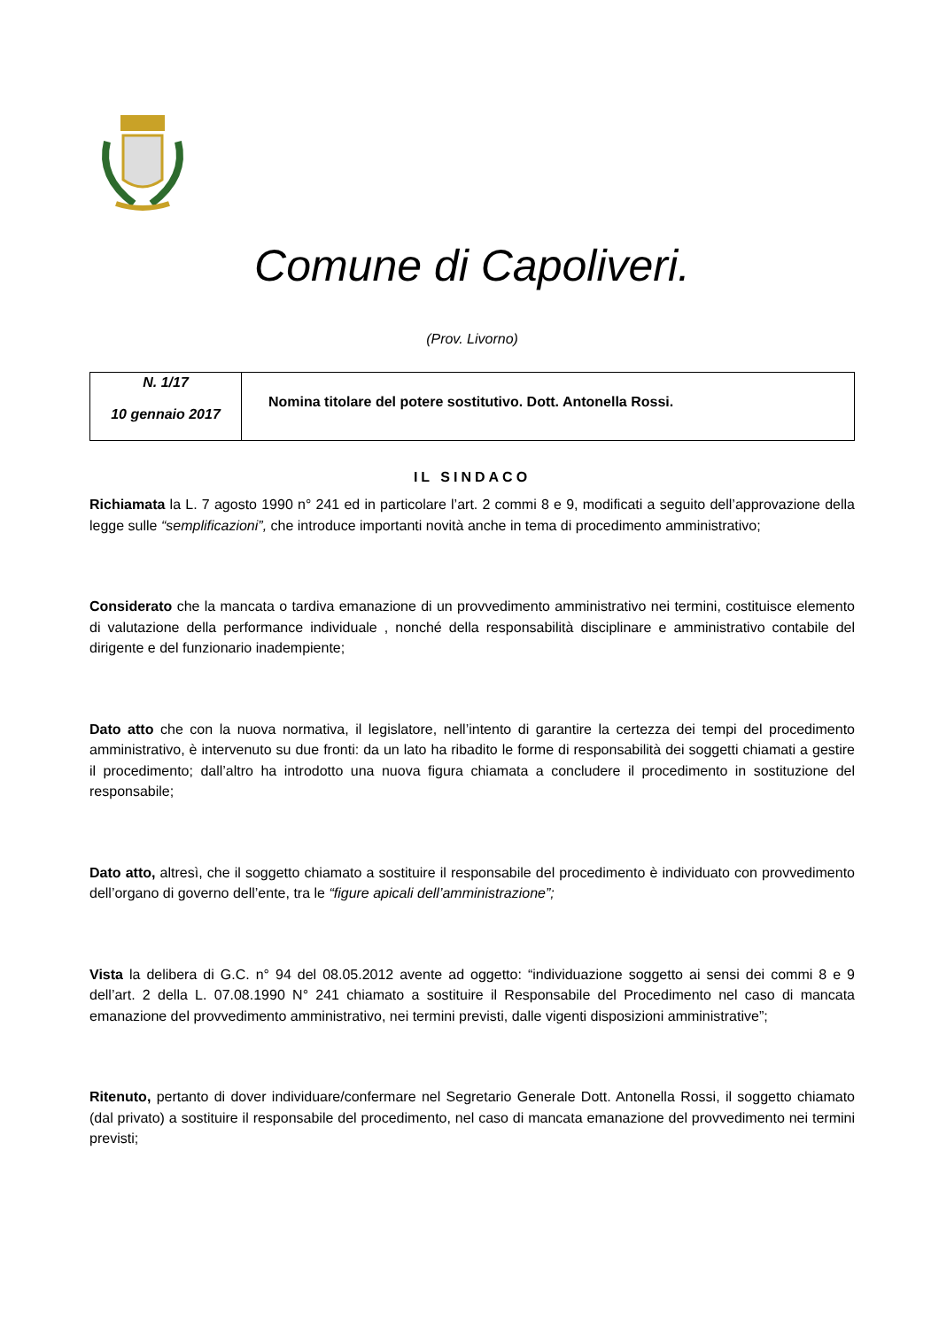Comune di Capoliveri.
(Prov. Livorno)
| N. 1/17 10 gennaio 2017 | Nomina titolare del potere sostitutivo. Dott. Antonella Rossi. |
IL SINDACO
Richiamata la L. 7 agosto 1990 n° 241 ed in particolare l’art. 2 commi 8 e 9, modificati a seguito dell’approvazione della legge sulle “semplificazioni”, che introduce importanti novità anche in tema di procedimento amministrativo;
Considerato che la mancata o tardiva emanazione di un provvedimento amministrativo nei termini, costituisce elemento di valutazione della performance individuale , nonché della responsabilità disciplinare e amministrativo contabile del dirigente e del funzionario inadempiente;
Dato atto che con la nuova normativa, il legislatore, nell’intento di garantire la certezza dei tempi del procedimento amministrativo, è intervenuto su due fronti: da un lato ha ribadito le forme di responsabilità dei soggetti chiamati a gestire il procedimento; dall’altro ha introdotto una nuova figura chiamata a concludere il procedimento in sostituzione del responsabile;
Dato atto, altresì, che il soggetto chiamato a sostituire il responsabile del procedimento è individuato con provvedimento dell’organo di governo dell’ente, tra le “figure apicali dell’amministrazione”;
Vista la delibera di G.C. n° 94 del 08.05.2012 avente ad oggetto: “individuazione soggetto ai sensi dei commi 8 e 9 dell’art. 2 della L. 07.08.1990 N° 241 chiamato a sostituire il Responsabile del Procedimento nel caso di mancata emanazione del provvedimento amministrativo, nei termini previsti, dalle vigenti disposizioni amministrative”;
Ritenuto, pertanto di dover individuare/confermare nel Segretario Generale Dott. Antonella Rossi, il soggetto chiamato (dal privato) a sostituire il responsabile del procedimento, nel caso di mancata emanazione del provvedimento nei termini previsti;